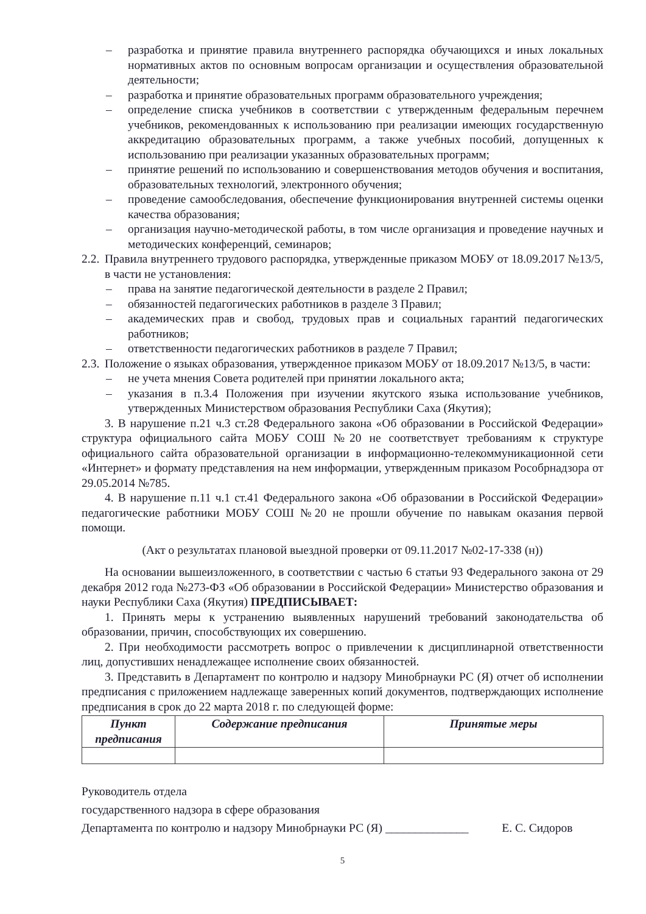– разработка и принятие правила внутреннего распорядка обучающихся и иных локальных нормативных актов по основным вопросам организации и осуществления образовательной деятельности;
– разработка и принятие образовательных программ образовательного учреждения;
– определение списка учебников в соответствии с утвержденным федеральным перечнем учебников, рекомендованных к использованию при реализации имеющих государственную аккредитацию образовательных программ, а также учебных пособий, допущенных к использованию при реализации указанных образовательных программ;
– принятие решений по использованию и совершенствования методов обучения и воспитания, образовательных технологий, электронного обучения;
– проведение самообследования, обеспечение функционирования внутренней системы оценки качества образования;
– организация научно-методической работы, в том числе организация и проведение научных и методических конференций, семинаров;
2.2. Правила внутреннего трудового распорядка, утвержденные приказом МОБУ от 18.09.2017 №13/5, в части не установления:
– права на занятие педагогической деятельности в разделе 2 Правил;
– обязанностей педагогических работников в разделе 3 Правил;
– академических прав и свобод, трудовых прав и социальных гарантий педагогических работников;
– ответственности педагогических работников в разделе 7 Правил;
2.3. Положение о языках образования, утвержденное приказом МОБУ от 18.09.2017 №13/5, в части:
– не учета мнения Совета родителей при принятии локального акта;
– указания в п.3.4 Положения при изучении якутского языка использование учебников, утвержденных Министерством образования Республики Саха (Якутия);
3. В нарушение п.21 ч.3 ст.28 Федерального закона «Об образовании в Российской Федерации» структура официального сайта МОБУ СОШ №20 не соответствует требованиям к структуре официального сайта образовательной организации в информационно-телекоммуникационной сети «Интернет» и формату представления на нем информации, утвержденным приказом Рособрнадзора от 29.05.2014 №785.
4. В нарушение п.11 ч.1 ст.41 Федерального закона «Об образовании в Российской Федерации» педагогические работники МОБУ СОШ №20 не прошли обучение по навыкам оказания первой помощи.
(Акт о результатах плановой выездной проверки от 09.11.2017 №02-17-338 (н))
На основании вышеизложенного, в соответствии с частью 6 статьи 93 Федерального закона от 29 декабря 2012 года №273-ФЗ «Об образовании в Российской Федерации» Министерство образования и науки Республики Саха (Якутия) ПРЕДПИСЫВАЕТ:
1. Принять меры к устранению выявленных нарушений требований законодательства об образовании, причин, способствующих их совершению.
2. При необходимости рассмотреть вопрос о привлечении к дисциплинарной ответственности лиц, допустивших ненадлежащее исполнение своих обязанностей.
3. Представить в Департамент по контролю и надзору Минобрнауки РС (Я) отчет об исполнении предписания с приложением надлежаще заверенных копий документов, подтверждающих исполнение предписания в срок до 22 марта 2018 г. по следующей форме:
| Пункт предписания | Содержание предписания | Принятые меры |
| --- | --- | --- |
Руководитель отдела
государственного надзора в сфере образования
Департамента по контролю и надзору Минобрнауки РС (Я) ______________ Е. С. Сидоров
5